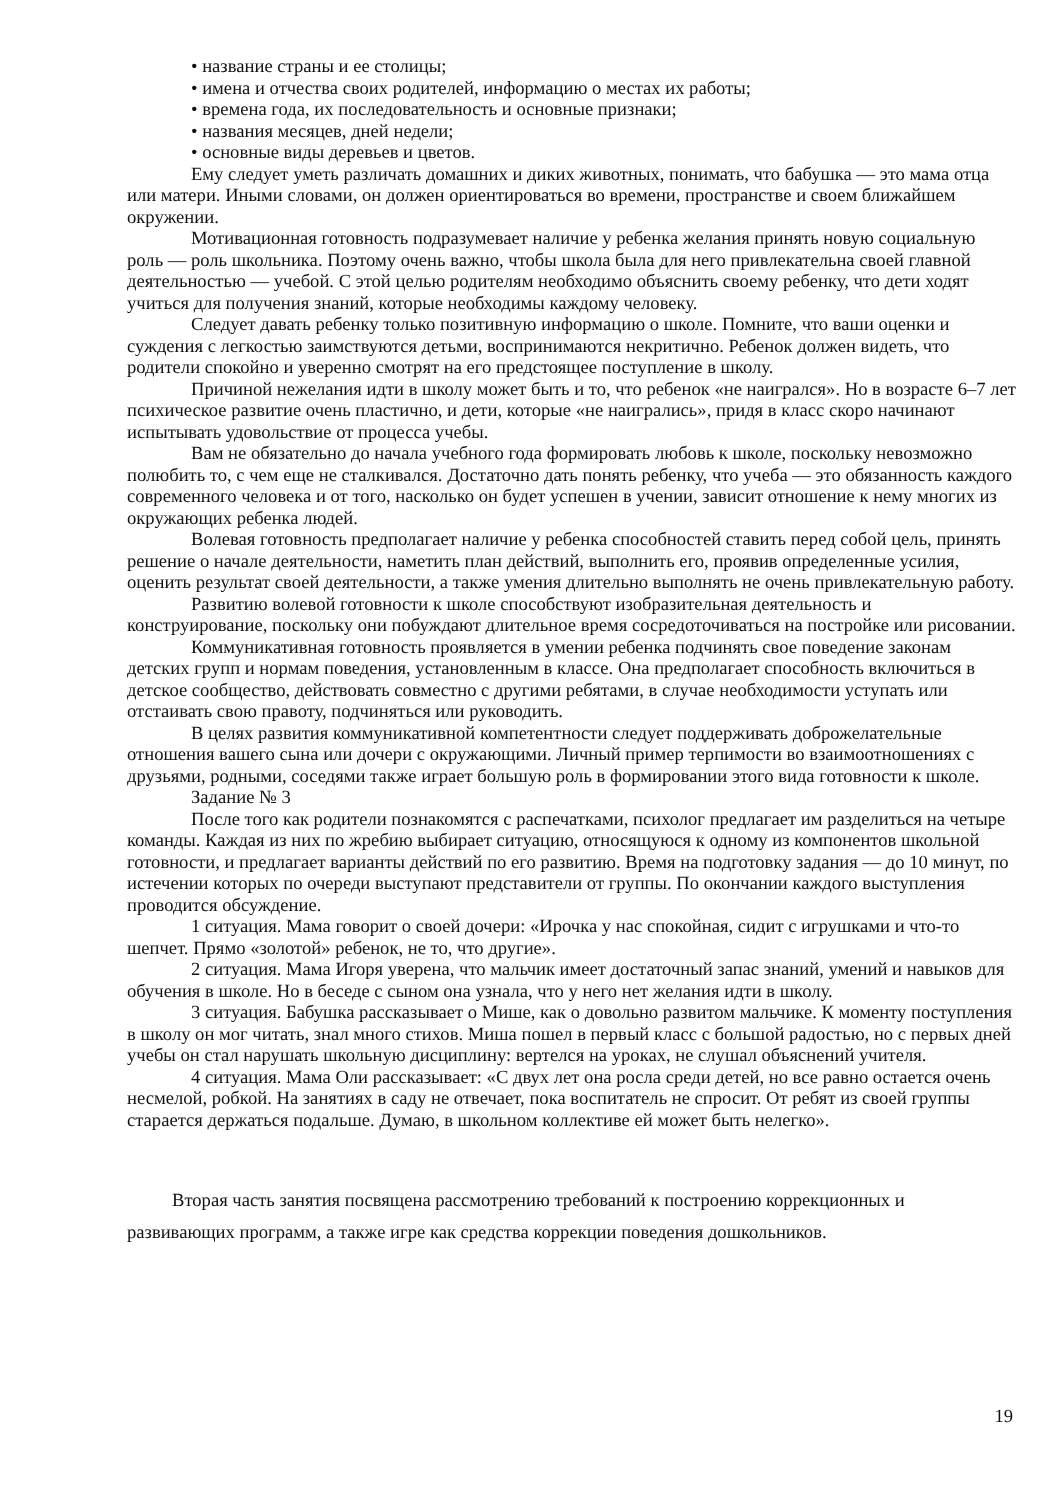• название страны и ее столицы;
• имена и отчества своих родителей, информацию о местах их работы;
• времена года, их последовательность и основные признаки;
• названия месяцев, дней недели;
• основные виды деревьев и цветов.
Ему следует уметь различать домашних и диких животных, понимать, что бабушка — это мама отца или матери. Иными словами, он должен ориентироваться во времени, пространстве и своем ближайшем окружении.
Мотивационная готовность подразумевает наличие у ребенка желания принять новую социальную роль — роль школьника. Поэтому очень важно, чтобы школа была для него привлекательна своей главной деятельностью — учебой. С этой целью родителям необходимо объяснить своему ребенку, что дети ходят учиться для получения знаний, которые необходимы каждому человеку.
Следует давать ребенку только позитивную информацию о школе. Помните, что ваши оценки и суждения с легкостью заимствуются детьми, воспринимаются некритично. Ребенок должен видеть, что родители спокойно и уверенно смотрят на его предстоящее поступление в школу.
Причиной нежелания идти в школу может быть и то, что ребенок «не наигрался». Но в возрасте 6–7 лет психическое развитие очень пластично, и дети, которые «не наигрались», придя в класс скоро начинают испытывать удовольствие от процесса учебы.
Вам не обязательно до начала учебного года формировать любовь к школе, поскольку невозможно полюбить то, с чем еще не сталкивался. Достаточно дать понять ребенку, что учеба — это обязанность каждого современного человека и от того, насколько он будет успешен в учении, зависит отношение к нему многих из окружающих ребенка людей.
Волевая готовность предполагает наличие у ребенка способностей ставить перед собой цель, принять решение о начале деятельности, наметить план действий, выполнить его, проявив определенные усилия, оценить результат своей деятельности, а также умения длительно выполнять не очень привлекательную работу.
Развитию волевой готовности к школе способствуют изобразительная деятельность и конструирование, поскольку они побуждают длительное время сосредоточиваться на постройке или рисовании.
Коммуникативная готовность проявляется в умении ребенка подчинять свое поведение законам детских групп и нормам поведения, установленным в классе. Она предполагает способность включиться в детское сообщество, действовать совместно с другими ребятами, в случае необходимости уступать или отстаивать свою правоту, подчиняться или руководить.
В целях развития коммуникативной компетентности следует поддерживать доброжелательные отношения вашего сына или дочери с окружающими. Личный пример терпимости во взаимоотношениях с друзьями, родными, соседями также играет большую роль в формировании этого вида готовности к школе.
Задание № 3
После того как родители познакомятся с распечатками, психолог предлагает им разделиться на четыре команды. Каждая из них по жребию выбирает ситуацию, относящуюся к одному из компонентов школьной готовности, и предлагает варианты действий по его развитию. Время на подготовку задания — до 10 минут, по истечении которых по очереди выступают представители от группы. По окончании каждого выступления проводится обсуждение.
1 ситуация. Мама говорит о своей дочери: «Ирочка у нас спокойная, сидит с игрушками и что-то шепчет. Прямо «золотой» ребенок, не то, что другие».
2 ситуация. Мама Игоря уверена, что мальчик имеет достаточный запас знаний, умений и навыков для обучения в школе. Но в беседе с сыном она узнала, что у него нет желания идти в школу.
3 ситуация. Бабушка рассказывает о Мише, как о довольно развитом мальчике. К моменту поступления в школу он мог читать, знал много стихов. Миша пошел в первый класс с большой радостью, но с первых дней учебы он стал нарушать школьную дисциплину: вертелся на уроках, не слушал объяснений учителя.
4 ситуация. Мама Оли рассказывает: «С двух лет она росла среди детей, но все равно остается очень несмелой, робкой. На занятиях в саду не отвечает, пока воспитатель не спросит. От ребят из своей группы старается держаться подальше. Думаю, в школьном коллективе ей может быть нелегко».
Вторая часть занятия посвящена рассмотрению требований к построению коррекционных и развивающих программ, а также игре как средства коррекции поведения дошкольников.
19